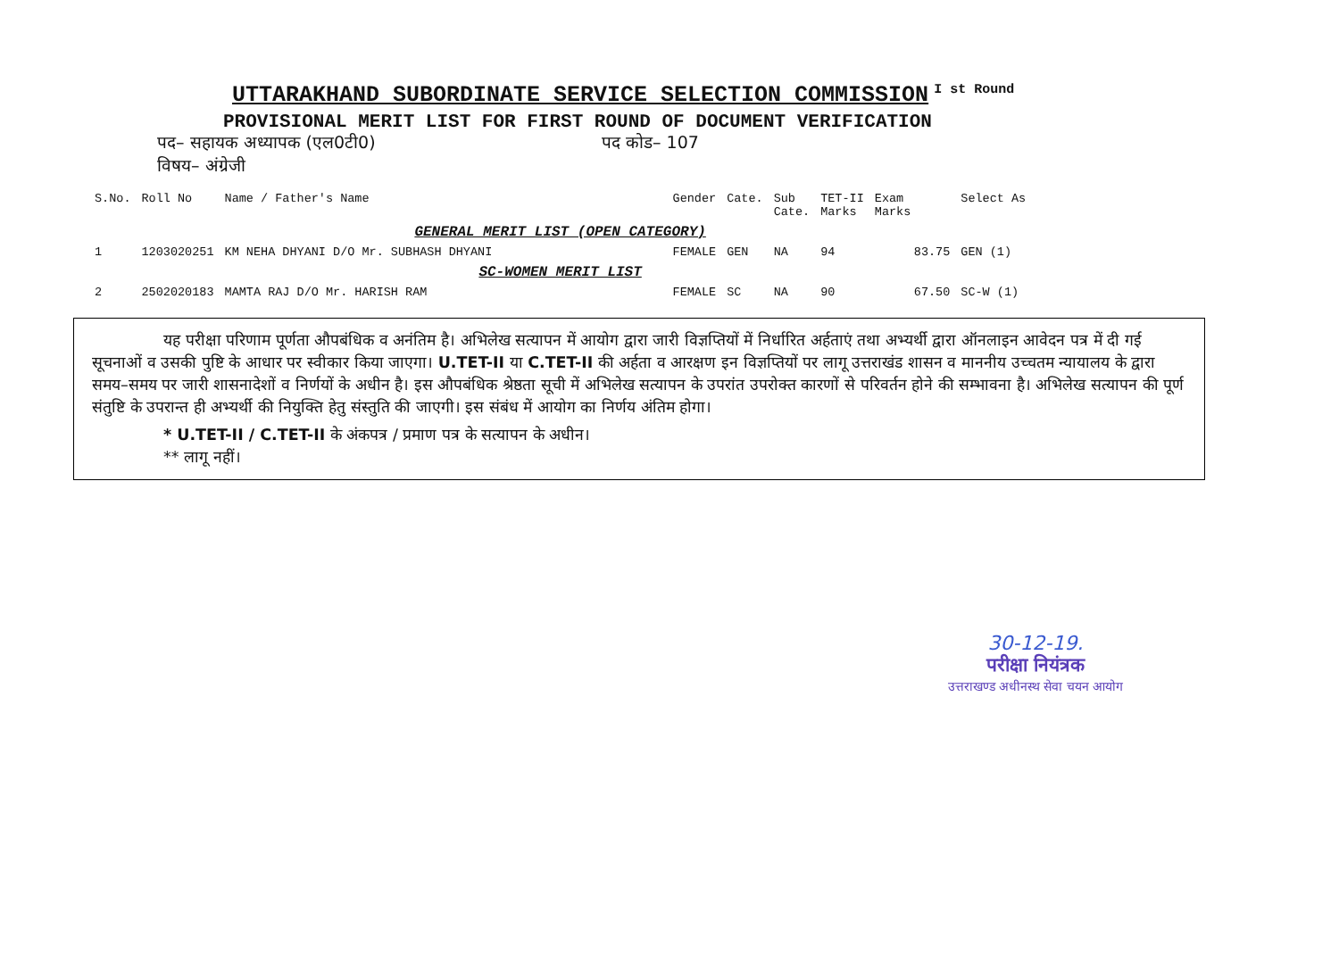UTTARAKHAND SUBORDINATE SERVICE SELECTION COMMISSION I st Round
PROVISIONAL MERIT LIST FOR FIRST ROUND OF DOCUMENT VERIFICATION
पद– सहायक अध्यापक (एल0टी0) पद कोड– 107
विषय– अंग्रेजी
| S.No. | Roll No | Name / Father's Name | Gender | Cate. | Sub Cate. | TET-II Marks | Exam Marks | Select As |
| --- | --- | --- | --- | --- | --- | --- | --- | --- |
| GENERAL MERIT LIST (OPEN CATEGORY) | | | | | | | | |
| 1 | 1203020251 | KM NEHA DHYANI D/O Mr. SUBHASH DHYANI | FEMALE | GEN | NA | 94 | 83.75 | GEN (1) |
| SC-WOMEN MERIT LIST | | | | | | | | |
| 2 | 2502020183 | MAMTA RAJ D/O Mr. HARISH RAM | FEMALE | SC | NA | 90 | 67.50 | SC-W (1) |
यह परीक्षा परिणाम पूर्णता औपबंधिक व अनंतिम है। अभिलेख सत्यापन में आयोग द्वारा जारी विज्ञप्तियों में निर्धारित अर्हताएं तथा अभ्यर्थी द्वारा ऑनलाइन आवेदन पत्र में दी गई सूचनाओं व उसकी पुष्टि के आधार पर स्वीकार किया जाएगा। U.TET-II या C.TET-II की अर्हता व आरक्षण इन विज्ञप्तियों पर लागू उत्तराखंड शासन व माननीय उच्चतम न्यायालय के द्वारा समय–समय पर जारी शासनादेशों व निर्णयों के अधीन है। इस औपबंधिक श्रेष्ठता सूची में अभिलेख सत्यापन के उपरांत उपरोक्त कारणों से परिवर्तन होने की सम्भावना है। अभिलेख सत्यापन की पूर्ण संतुष्टि के उपरान्त ही अभ्यर्थी की नियुक्ति हेतु संस्तुति की जाएगी। इस संबंध में आयोग का निर्णय अंतिम होगा।
* U.TET-II / C.TET-II के अंकपत्र / प्रमाण पत्र के सत्यापन के अधीन।
** लागू नहीं।
30-12-19.
परीक्षा नियंत्रक
उत्तराखण्ड अधीनस्थ सेवा चयन आयोग